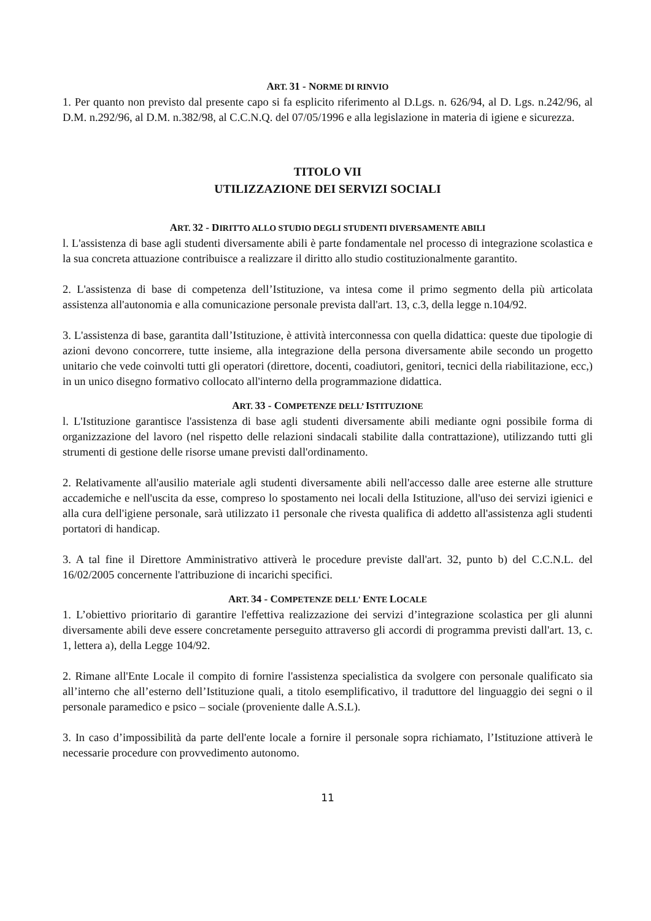ART. 31 - NORME DI RINVIO
1. Per quanto non previsto dal presente capo si fa esplicito riferimento al D.Lgs. n. 626/94, al D. Lgs. n.242/96, al D.M. n.292/96, al D.M. n.382/98, al C.C.N.Q. del 07/05/1996 e alla legislazione in materia di igiene e sicurezza.
TITOLO VII
UTILIZZAZIONE DEI SERVIZI SOCIALI
ART. 32 - DIRITTO ALLO STUDIO DEGLI STUDENTI DIVERSAMENTE ABILI
l. L'assistenza di base agli studenti diversamente abili è parte fondamentale nel processo di integrazione scolastica e la sua concreta attuazione contribuisce a realizzare il diritto allo studio costituzionalmente garantito.
2. L'assistenza di base di competenza dell’Istituzione, va intesa come il primo segmento della più articolata assistenza all'autonomia e alla comunicazione personale prevista dall'art. 13, c.3, della legge n.104/92.
3. L'assistenza di base, garantita dall’Istituzione, è attività interconnessa con quella didattica: queste due tipologie di azioni devono concorrere, tutte insieme, alla integrazione della persona diversamente abile secondo un progetto unitario che vede coinvolti tutti gli operatori (direttore, docenti, coadiutori, genitori, tecnici della riabilitazione, ecc,) in un unico disegno formativo collocato all'interno della programmazione didattica.
ART. 33 - COMPETENZE DELL’ ISTITUZIONE
l. L'Istituzione garantisce l'assistenza di base agli studenti diversamente abili mediante ogni possibile forma di organizzazione del lavoro (nel rispetto delle relazioni sindacali stabilite dalla contrattazione), utilizzando tutti gli strumenti di gestione delle risorse umane previsti dall'ordinamento.
2. Relativamente all'ausilio materiale agli studenti diversamente abili nell'accesso dalle aree esterne alle strutture accademiche e nell'uscita da esse, compreso lo spostamento nei locali della Istituzione, all'uso dei servizi igienici e alla cura dell'igiene personale, sarà utilizzato i1 personale che rivesta qualifica di addetto all'assistenza agli studenti portatori di handicap.
3. A tal fine il Direttore Amministrativo attiverà le procedure previste dall'art. 32, punto b) del C.C.N.L. del 16/02/2005 concernente l'attribuzione di incarichi specifici.
ART. 34 - COMPETENZE DELL' ENTE LOCALE
1. L’obiettivo prioritario di garantire l'effettiva realizzazione dei servizi d’integrazione scolastica per gli alunni diversamente abili deve essere concretamente perseguito attraverso gli accordi di programma previsti dall'art. 13, c. 1, lettera a), della Legge 104/92.
2. Rimane all'Ente Locale il compito di fornire l'assistenza specialistica da svolgere con personale qualificato sia all’interno che all’esterno dell’Istituzione quali, a titolo esemplificativo, il traduttore del linguaggio dei segni o il personale paramedico e psico – sociale (proveniente dalle A.S.L).
3. In caso d’impossibilità da parte dell'ente locale a fornire il personale sopra richiamato, l’Istituzione attiverà le necessarie procedure con provvedimento autonomo.
11